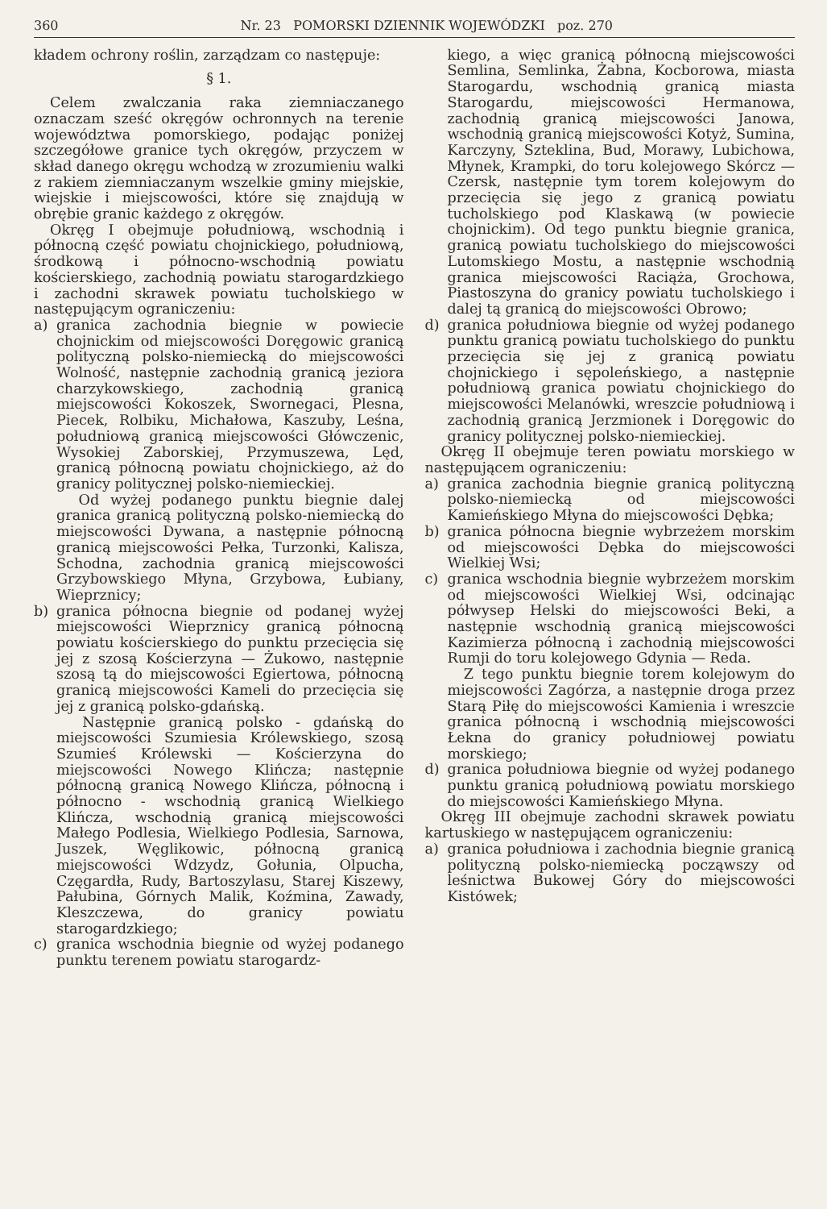360 Nr. 23 POMORSKI DZIENNIK WOJEWÓDZKI poz. 270
kładem ochrony roślin, zarządzam co następuje:
§ 1.
Celem zwalczania raka ziemniaczanego oznaczam sześć okręgów ochronnych na terenie województwa pomorskiego, podając poniżej szczegółowe granice tych okręgów, przyczem w skład danego okręgu wchodzą w zrozumieniu walki z rakiem ziemniaczanym wszelkie gminy miejskie, wiejskie i miejscowości, które się znajdują w obrębie granic każdego z okręgów.
Okręg I obejmuje południową, wschodnią i północną część powiatu chojnickiego, południową, środkową i północno-wschodnią powiatu kościerskiego, zachodnią powiatu starogardzkiego i zachodni skrawek powiatu tucholskiego w następującym ograniczeniu:
a) granica zachodnia biegnie w powiecie chojnickim od miejscowości Doręgowic granicą polityczną polsko-niemiecką do miejscowości Wolność, następnie zachodnią granicą jeziora charzykowskiego, zachodnią granicą miejscowości Kokoszek, Swornegaci, Plesna, Piecek, Rolbiku, Michałowa, Kaszuby, Leśna, południową granicą miejscowości Główczenic, Wysokiej Zaborskiej, Przymuszewa, Lęd, granicą północną powiatu chojnickiego, aż do granicy politycznej polsko-niemieckiej.
Od wyżej podanego punktu biegnie dalej granica granicą polityczną polsko-niemiecką do miejscowości Dywana, a następnie północną granicą miejscowości Pełka, Turzonki, Kalisza, Schodna, zachodnia granicą miejscowości Grzybowskiego Młyna, Grzybowa, Łubiany, Wieprznicy;
b) granica północna biegnie od podanej wyżej miejscowości Wieprznicy granicą północną powiatu kościerskiego do punktu przecięcia się jej z szosą Kościerzyna — Żukowo, następnie szosą tą do miejscowości Egiertowa, północną granicą miejscowości Kameli do przecięcia się jej z granicą polsko-gdańską.
Następnie granicą polsko - gdańską do miejscowości Szumiesia Królewskiego, szosą Szumieś Królewski — Kościerzyna do miejscowości Nowego Klińcza; następnie północną granicą Nowego Klińcza, północną i północno - wschodnią granicą Wielkiego Klińcza, wschodnią granicą miejscowości Małego Podlesia, Wielkiego Podlesia, Sarnowa, Juszek, Węglikowic, północną granicą miejscowości Wdzydz, Gołunia, Olpucha, Częgardła, Rudy, Bartoszylasu, Starej Kiszewy, Pałubina, Górnych Malik, Koźmina, Zawady, Kleszczewa, do granicy powiatu starogardzkiego;
c) granica wschodnia biegnie od wyżej podanego punktu terenem powiatu starogardz-
kiego, a więc granicą północną miejscowości Semlina, Semlinka, Żabna, Kocborowa, miasta Starogardu, wschodnią granicą miasta Starogardu, miejscowości Hermanowa, zachodnią granicą miejscowości Janowa, wschodnią granicą miejscowości Kotyż, Sumina, Karczyny, Szteklina, Bud, Morawy, Lubichowa, Młynek, Krampki, do toru kolejowego Skórcz — Czersk, następnie tym torem kolejowym do przecięcia się jego z granicą powiatu tucholskiego pod Klaskawą (w powiecie chojnickim). Od tego punktu biegnie granica, granicą powiatu tucholskiego do miejscowości Lutomskiego Mostu, a następnie wschodnią granica miejscowości Raciąża, Grochowa, Piastoszyna do granicy powiatu tucholskiego i dalej tą granicą do miejscowości Obrowo;
d) granica południowa biegnie od wyżej podanego punktu granicą powiatu tucholskiego do punktu przecięcia się jej z granicą powiatu chojnickiego i sępoleńskiego, a następnie południową granica powiatu chojnickiego do miejscowości Melanówki, wreszcie południową i zachodnią granicą Jerzmionek i Doręgowic do granicy politycznej polsko-niemieckiej.
Okręg II obejmuje teren powiatu morskiego w następującem ograniczeniu:
a) granica zachodnia biegnie granicą polityczną polsko-niemiecką od miejscowości Kamieńskiego Młyna do miejscowości Dębka;
b) granica północna biegnie wybrzeżem morskim od miejscowości Dębka do miejscowości Wielkiej Wsi;
c) granica wschodnia biegnie wybrzeżem morskim od miejscowości Wielkiej Wsi, odcinając półwysep Helski do miejscowości Beki, a następnie wschodnią granicą miejscowości Kazimierza północną i zachodnią miejscowości Rumji do toru kolejowego Gdynia — Reda.
Z tego punktu biegnie torem kolejowym do miejscowości Zagórza, a następnie droga przez Starą Piłę do miejscowości Kamienia i wreszcie granica północną i wschodnią miejscowości Łekna do granicy południowej powiatu morskiego;
d) granica południowa biegnie od wyżej podanego punktu granicą południową powiatu morskiego do miejscowości Kamieńskiego Młyna.
Okręg III obejmuje zachodni skrawek powiatu kartuskiego w następującem ograniczeniu:
a) granica południowa i zachodnia biegnie granicą polityczną polsko-niemiecką począwszy od leśnictwa Bukowej Góry do miejscowości Kistówek;